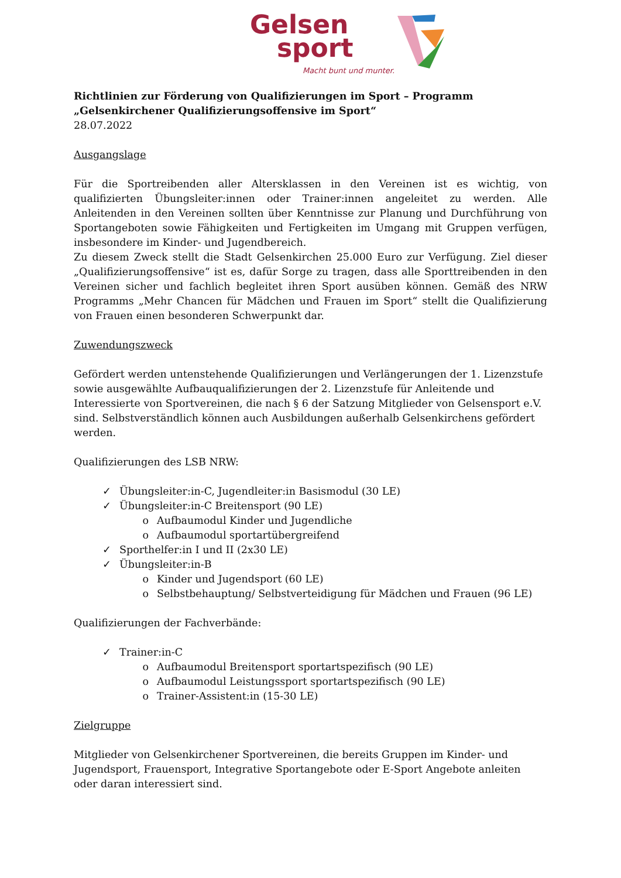Gelsen
sport
Macht bunt und munter.
Richtlinien zur Förderung von Qualifizierungen im Sport – Programm „Gelsenkirchener Qualifizierungsoffensive im Sport“
28.07.2022
Ausgangslage
Für die Sportreibenden aller Altersklassen in den Vereinen ist es wichtig, von qualifizierten Übungsleiter:innen oder Trainer:innen angeleitet zu werden. Alle Anleitenden in den Vereinen sollten über Kenntnisse zur Planung und Durchführung von Sportangeboten sowie Fähigkeiten und Fertigkeiten im Umgang mit Gruppen verfügen, insbesondere im Kinder- und Jugendbereich.
Zu diesem Zweck stellt die Stadt Gelsenkirchen 25.000 Euro zur Verfügung. Ziel dieser „Qualifizierungsoffensive“ ist es, dafür Sorge zu tragen, dass alle Sporttreibenden in den Vereinen sicher und fachlich begleitet ihren Sport ausüben können. Gemäß des NRW Programms „Mehr Chancen für Mädchen und Frauen im Sport“ stellt die Qualifizierung von Frauen einen besonderen Schwerpunkt dar.
Zuwendungszweck
Gefördert werden untenstehende Qualifizierungen und Verlängerungen der 1. Lizenzstufe sowie ausgewählte Aufbauqualifizierungen der 2. Lizenzstufe für Anleitende und Interessierte von Sportvereinen, die nach § 6 der Satzung Mitglieder von Gelsensport e.V. sind. Selbstverständlich können auch Ausbildungen außerhalb Gelsenkirchens gefördert werden.
Qualifizierungen des LSB NRW:
✓ Übungsleiter:in-C, Jugendleiter:in Basismodul (30 LE)
✓ Übungsleiter:in-C Breitensport (90 LE)
o Aufbaumodul Kinder und Jugendliche
o Aufbaumodul sportartübergreifend
✓ Sporthelfer:in I und II (2x30 LE)
✓ Übungsleiter:in-B
o Kinder und Jugendsport (60 LE)
o Selbstbehauptung/ Selbstverteidigung für Mädchen und Frauen (96 LE)
Qualifizierungen der Fachverbände:
✓ Trainer:in-C
o Aufbaumodul Breitensport sportartspezifisch (90 LE)
o Aufbaumodul Leistungssport sportartspezifisch (90 LE)
o Trainer-Assistent:in (15-30 LE)
Zielgruppe
Mitglieder von Gelsenkirchener Sportvereinen, die bereits Gruppen im Kinder- und Jugendsport, Frauensport, Integrative Sportangebote oder E-Sport Angebote anleiten oder daran interessiert sind.